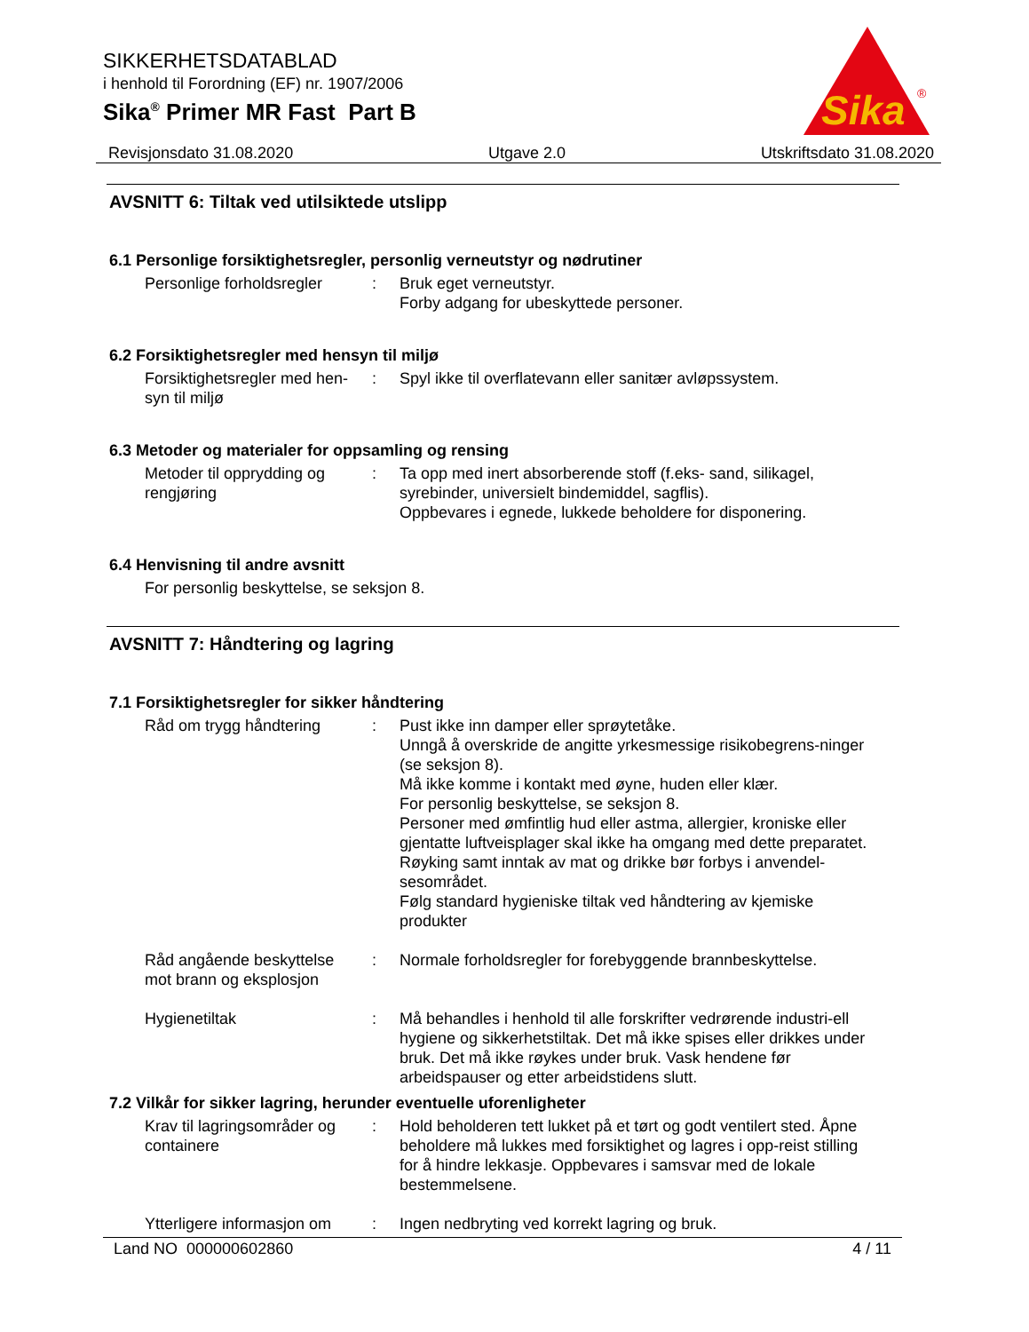SIKKERHETSDATABLAD
i henhold til Forordning (EF) nr. 1907/2006
Sika<sup>®</sup> Primer MR Fast Part B
Sika
®
Revisjonsdato 31.08.2020 Utgave 2.0 Utskriftsdato 31.08.2020
AVSNITT 6: Tiltak ved utilsiktede utslipp
6.1 Personlige forsiktighetsregler, personlig verneutstyr og nødrutiner
Personlige forholdsregler
: Bruk eget verneutstyr.
Forby adgang for ubeskyttede personer.
6.2 Forsiktighetsregler med hensyn til miljø
Forsiktighetsregler med hen-
syn til miljø
: Spyl ikke til overflatevann eller sanitær avløpssystem.
6.3 Metoder og materialer for oppsamling og rensing
Metoder til opprydding og
rengjøring
: Ta opp med inert absorberende stoff (f.eks- sand, silikagel, syrebinder, universielt bindemiddel, sagflis).
Oppbevares i egnede, lukkede beholdere for disponering.
6.4 Henvisning til andre avsnitt
For personlig beskyttelse, se seksjon 8.
AVSNITT 7: Håndtering og lagring
7.1 Forsiktighetsregler for sikker håndtering
Råd om trygg håndtering : Pust ikke inn damper eller sprøytetåke.
Unngå å overskride de angitte yrkesmessige risikobegrens-ninger (se seksjon 8).
Må ikke komme i kontakt med øyne, huden eller klær.
For personlig beskyttelse, se seksjon 8.
Personer med ømfintlig hud eller astma, allergier, kroniske eller gjentatte luftveisplager skal ikke ha omgang med dette preparatet.
Røyking samt inntak av mat og drikke bør forbys i anvendel-sesområdet.
Følg standard hygieniske tiltak ved håndtering av kjemiske produkter
Råd angående beskyttelse
mot brann og eksplosjon
: Normale forholdsregler for forebyggende brannbeskyttelse.
Hygienetiltak : Må behandles i henhold til alle forskrifter vedrørende industri-ell hygiene og sikkerhetstiltak. Det må ikke spises eller drikkes under bruk. Det må ikke røykes under bruk. Vask hendene før arbeidspauser og etter arbeidstidens slutt.
7.2 Vilkår for sikker lagring, herunder eventuelle uforenligheter
Krav til lagringsområder og
containere
: Hold beholderen tett lukket på et tørt og godt ventilert sted. Åpne beholdere må lukkes med forsiktighet og lagres i opp-reist stilling for å hindre lekkasje. Oppbevares i samsvar med de lokale bestemmelsene.
Ytterligere informasjon om
: Ingen nedbryting ved korrekt lagring og bruk.
Land NO 000000602860 4 / 11